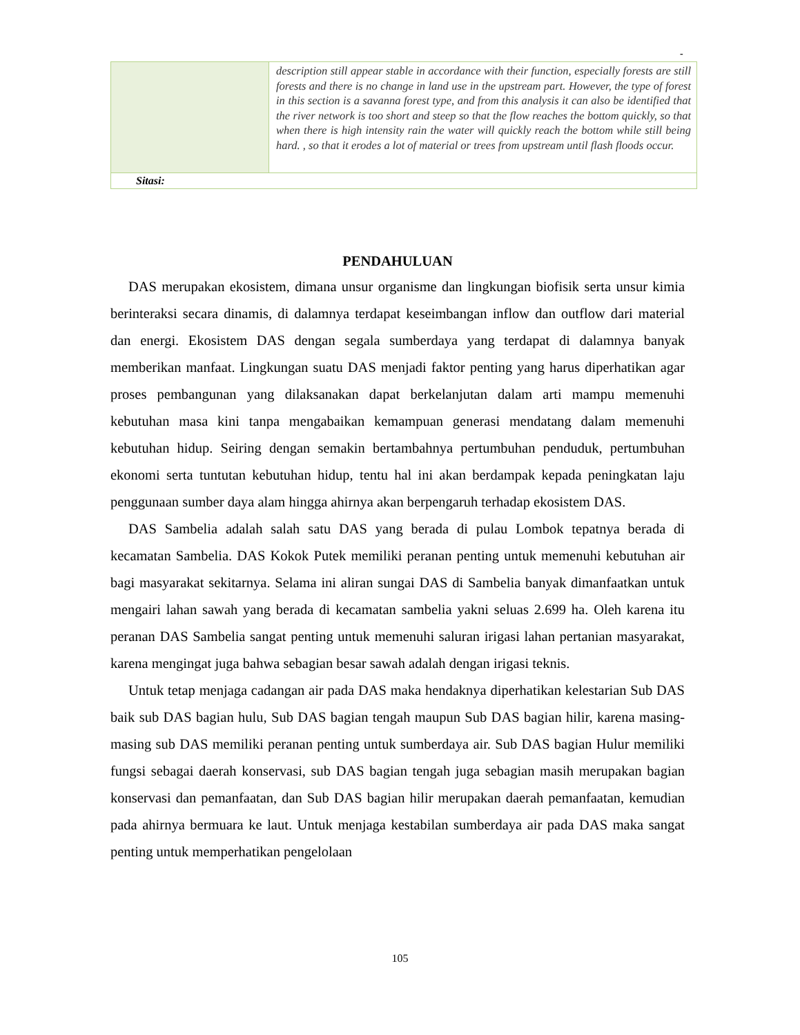-
| | description still appear stable in accordance with their function, especially forests are still forests and there is no change in land use in the upstream part. However, the type of forest in this section is a savanna forest type, and from this analysis it can also be identified that the river network is too short and steep so that the flow reaches the bottom quickly, so that when there is high intensity rain the water will quickly reach the bottom while still being hard. , so that it erodes a lot of material or trees from upstream until flash floods occur. |
| Sitasi: | |
PENDAHULUAN
DAS merupakan ekosistem, dimana unsur organisme dan lingkungan biofisik serta unsur kimia berinteraksi secara dinamis, di dalamnya terdapat keseimbangan inflow dan outflow dari material dan energi. Ekosistem DAS dengan segala sumberdaya yang terdapat di dalamnya banyak memberikan manfaat. Lingkungan suatu DAS menjadi faktor penting yang harus diperhatikan agar proses pembangunan yang dilaksanakan dapat berkelanjutan dalam arti mampu memenuhi kebutuhan masa kini tanpa mengabaikan kemampuan generasi mendatang dalam memenuhi kebutuhan hidup. Seiring dengan semakin bertambahnya pertumbuhan penduduk, pertumbuhan ekonomi serta tuntutan kebutuhan hidup, tentu hal ini akan berdampak kepada peningkatan laju penggunaan sumber daya alam hingga ahirnya akan berpengaruh terhadap ekosistem DAS.
DAS Sambelia adalah salah satu DAS yang berada di pulau Lombok tepatnya berada di kecamatan Sambelia. DAS Kokok Putek memiliki peranan penting untuk memenuhi kebutuhan air bagi masyarakat sekitarnya. Selama ini aliran sungai DAS di Sambelia banyak dimanfaatkan untuk mengairi lahan sawah yang berada di kecamatan sambelia yakni seluas 2.699 ha. Oleh karena itu peranan DAS Sambelia sangat penting untuk memenuhi saluran irigasi lahan pertanian masyarakat, karena mengingat juga bahwa sebagian besar sawah adalah dengan irigasi teknis.
Untuk tetap menjaga cadangan air pada DAS maka hendaknya diperhatikan kelestarian Sub DAS baik sub DAS bagian hulu, Sub DAS bagian tengah maupun Sub DAS bagian hilir, karena masing- masing sub DAS memiliki peranan penting untuk sumberdaya air. Sub DAS bagian Hulur memiliki fungsi sebagai daerah konservasi, sub DAS bagian tengah juga sebagian masih merupakan bagian konservasi dan pemanfaatan, dan Sub DAS bagian hilir merupakan daerah pemanfaatan, kemudian pada ahirnya bermuara ke laut. Untuk menjaga kestabilan sumberdaya air pada DAS maka sangat penting untuk memperhatikan pengelolaan
105